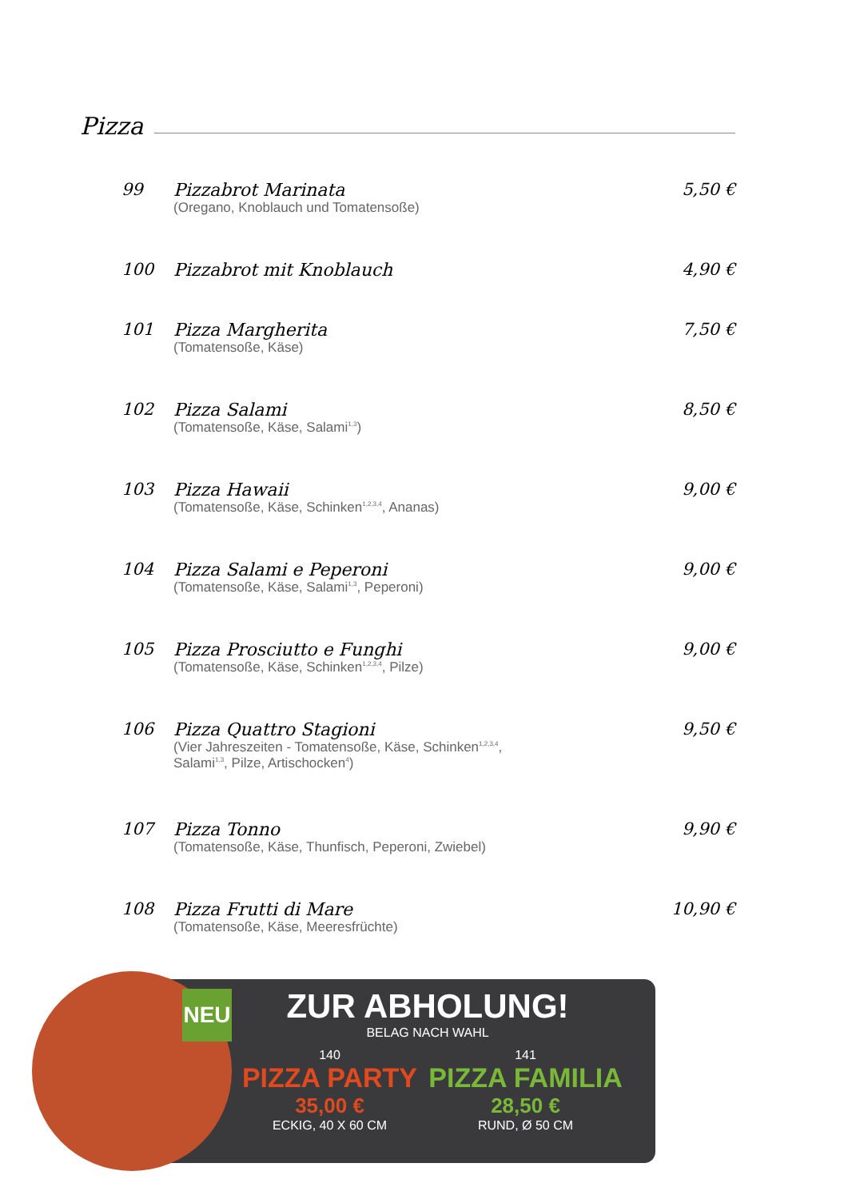Pizza
99 Pizzabrot Marinata
(Oregano, Knoblauch und Tomatensoße)
5,50 €
100 Pizzabrot mit Knoblauch 4,90 €
101 Pizza Margherita
(Tomatensoße, Käse)
7,50 €
102 Pizza Salami
(Tomatensoße, Käse, Salami<sup>1,3</sup>)
8,50 €
103 Pizza Hawaii
(Tomatensoße, Käse, Schinken<sup>1,2,3,4</sup>, Ananas)
9,00 €
104 Pizza Salami e Peperoni
(Tomatensoße, Käse, Salami<sup>1,3</sup>, Peperoni)
9,00 €
105 Pizza Prosciutto e Funghi
(Tomatensoße, Käse, Schinken<sup>1,2,3,4</sup>, Pilze)
9,00 €
106 Pizza Quattro Stagioni
(Vier Jahreszeiten - Tomatensoße, Käse, Schinken<sup>1,2,3,4</sup>,
Salami<sup>1,3</sup>, Pilze, Artischocken<sup>4</sup>)
9,50 €
107 Pizza Tonno
(Tomatensoße, Käse, Thunfisch, Peperoni, Zwiebel)
9,90 €
108 Pizza Frutti di Mare
(Tomatensoße, Käse, Meeresfrüchte)
10,90 €
NEU
ZUR ABHOLUNG!
BELAG NACH WAHL
140
PIZZA PARTY
35,00 €
ECKIG, 40 X 60 CM
141
PIZZA FAMILIA
28,50 €
RUND, Ø 50 CM